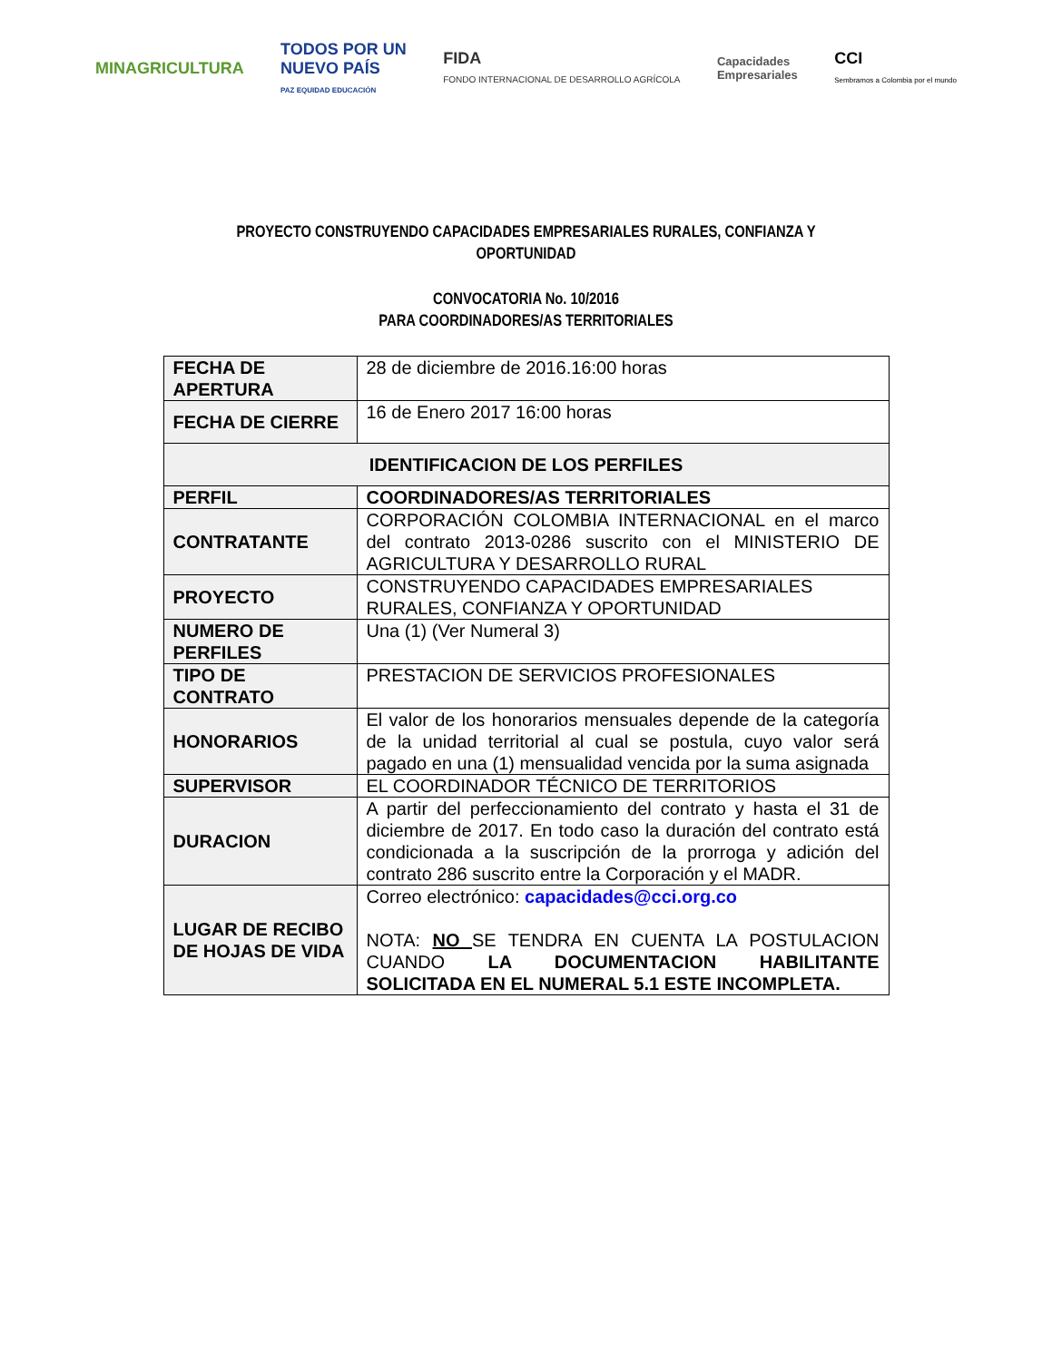MINAGRICULTURA
TODOS POR UN
NUEVO PAÍS
PAZ EQUIDAD EDUCACIÓN
FIDA
FONDO INTERNACIONAL DE DESARROLLO AGRÍCOLA
Capacidades
Empresariales
CCI
Sembramos a Colombia por el mundo
PROYECTO CONSTRUYENDO CAPACIDADES EMPRESARIALES RURALES, CONFIANZA Y
OPORTUNIDAD
CONVOCATORIA No. 10/2016
PARA COORDINADORES/AS TERRITORIALES
| FECHA DE APERTURA | 28 de diciembre de 2016.16:00 horas |
| FECHA DE CIERRE | 16 de Enero 2017 16:00 horas |
| IDENTIFICACION DE LOS PERFILES | |
| PERFIL | COORDINADORES/AS TERRITORIALES |
| CONTRATANTE | CORPORACIÓN COLOMBIA INTERNACIONAL en el marco del contrato 2013-0286 suscrito con el MINISTERIO DE AGRICULTURA Y DESARROLLO RURAL |
| PROYECTO | CONSTRUYENDO CAPACIDADES EMPRESARIALES RURALES, CONFIANZA Y OPORTUNIDAD |
| NUMERO DE PERFILES | Una (1) (Ver Numeral 3) |
| TIPO DE CONTRATO | PRESTACION DE SERVICIOS PROFESIONALES |
| HONORARIOS | El valor de los honorarios mensuales depende de la categoría de la unidad territorial al cual se postula, cuyo valor será pagado en una (1) mensualidad vencida por la suma asignada |
| SUPERVISOR | EL COORDINADOR TÉCNICO DE TERRITORIOS |
| DURACION | A partir del perfeccionamiento del contrato y hasta el 31 de diciembre de 2017. En todo caso la duración del contrato está condicionada a la suscripción de la prorroga y adición del contrato 286 suscrito entre la Corporación y el MADR. |
| LUGAR DE RECIBO DE HOJAS DE VIDA | Correo electrónico: capacidades@cci.org.co NOTA: NO SE TENDRA EN CUENTA LA POSTULACION CUANDO LA DOCUMENTACION HABILITANTE SOLICITADA EN EL NUMERAL 5.1 ESTE INCOMPLETA. |